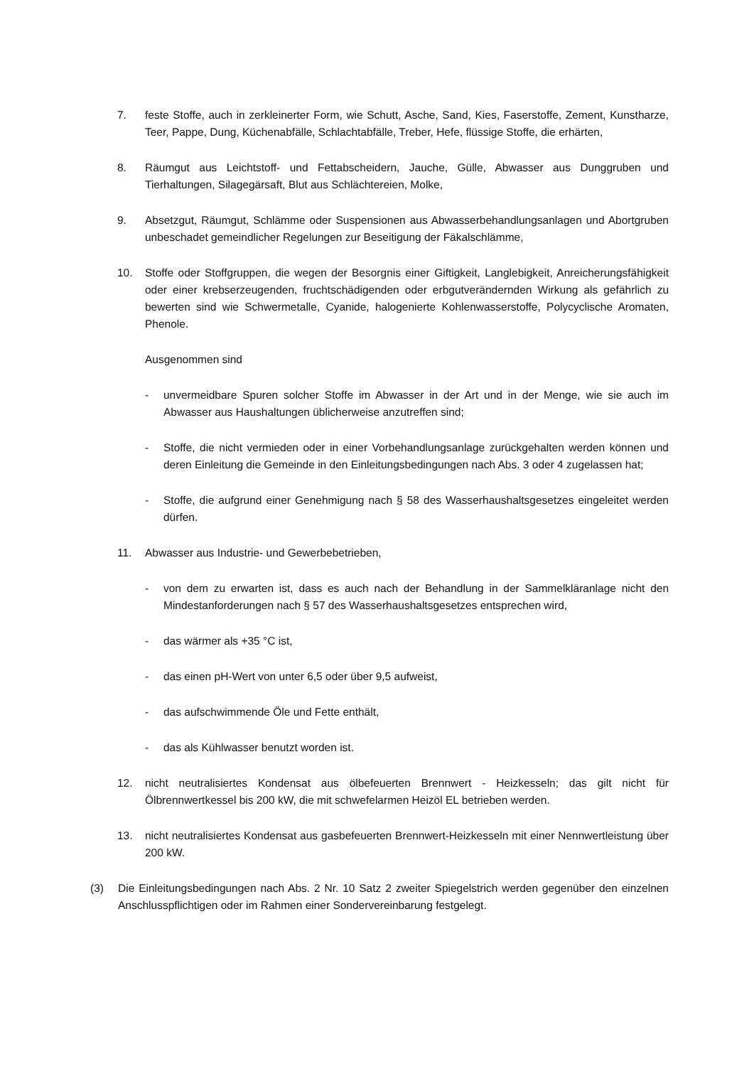7. feste Stoffe, auch in zerkleinerter Form, wie Schutt, Asche, Sand, Kies, Faserstoffe, Zement, Kunstharze, Teer, Pappe, Dung, Küchenabfälle, Schlachtabfälle, Treber, Hefe, flüssige Stoffe, die erhärten,
8. Räumgut aus Leichtstoff- und Fettabscheidern, Jauche, Gülle, Abwasser aus Dunggruben und Tierhaltungen, Silagegärsaft, Blut aus Schlächtereien, Molke,
9. Absetzgut, Räumgut, Schlämme oder Suspensionen aus Abwasserbehandlungsanlagen und Abortgruben unbeschadet gemeindlicher Regelungen zur Beseitigung der Fäkalschlämme,
10. Stoffe oder Stoffgruppen, die wegen der Besorgnis einer Giftigkeit, Langlebigkeit, Anreicherungsfähigkeit oder einer krebserzeugenden, fruchtschädigenden oder erbgutverändernden Wirkung als gefährlich zu bewerten sind wie Schwermetalle, Cyanide, halogenierte Kohlenwasserstoffe, Polycyclische Aromaten, Phenole.
Ausgenommen sind
- unvermeidbare Spuren solcher Stoffe im Abwasser in der Art und in der Menge, wie sie auch im Abwasser aus Haushaltungen üblicherweise anzutreffen sind;
- Stoffe, die nicht vermieden oder in einer Vorbehandlungsanlage zurückgehalten werden können und deren Einleitung die Gemeinde in den Einleitungsbedingungen nach Abs. 3 oder 4 zugelassen hat;
- Stoffe, die aufgrund einer Genehmigung nach § 58 des Wasserhaushaltsgesetzes eingeleitet werden dürfen.
11. Abwasser aus Industrie- und Gewerbebetrieben,
- von dem zu erwarten ist, dass es auch nach der Behandlung in der Sammelkläranlage nicht den Mindestanforderungen nach § 57 des Wasserhaushaltsgesetzes entsprechen wird,
- das wärmer als +35 °C ist,
- das einen pH-Wert von unter 6,5 oder über 9,5 aufweist,
- das aufschwimmende Öle und Fette enthält,
- das als Kühlwasser benutzt worden ist.
12. nicht neutralisiertes Kondensat aus ölbefeuerten Brennwert - Heizkesseln; das gilt nicht für Ölbrennwertkessel bis 200 kW, die mit schwefelarmen Heizöl EL betrieben werden.
13. nicht neutralisiertes Kondensat aus gasbefeuerten Brennwert-Heizkesseln mit einer Nennwertleistung über 200 kW.
(3) Die Einleitungsbedingungen nach Abs. 2 Nr. 10 Satz 2 zweiter Spiegelstrich werden gegenüber den einzelnen Anschlusspflichtigen oder im Rahmen einer Sondervereinbarung festgelegt.